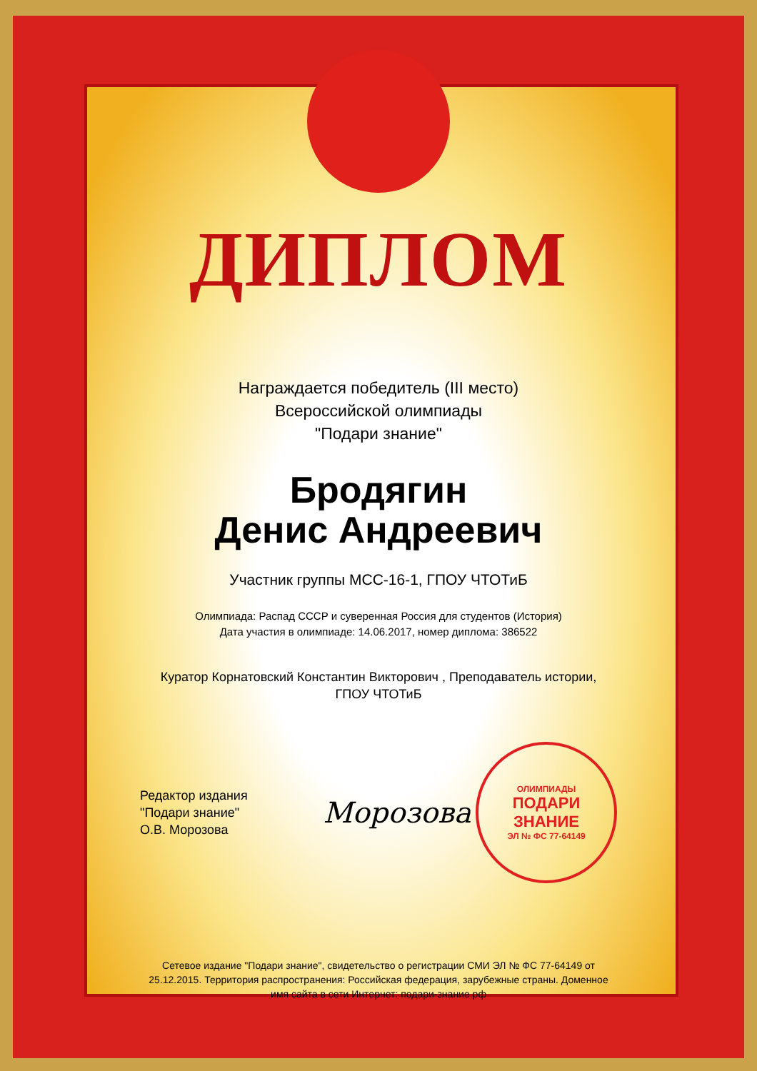ДИПЛОМ
Награждается победитель (III место)
Всероссийской олимпиады
"Подари знание"
Бродягин
Денис Андреевич
Участник группы МСС-16-1, ГПОУ ЧТОТиБ
Олимпиада: Распад СССР и суверенная Россия для студентов (История)
Дата участия в олимпиаде: 14.06.2017, номер диплома: 386522
Куратор Корнатовский Константин Викторович , Преподаватель истории,
ГПОУ ЧТОТиБ
Редактор издания
"Подари знание"
О.В. Морозова
Морозова
ОЛИМПИАДЫ
ПОДАРИ ЗНАНИЕ
ЭЛ № ФС 77-64149
Сетевое издание "Подари знание", свидетельство о регистрации СМИ ЭЛ № ФС 77-64149 от 25.12.2015. Территория распространения: Российская федерация, зарубежные страны. Доменное имя сайта в сети Интернет: подари-знание.рф